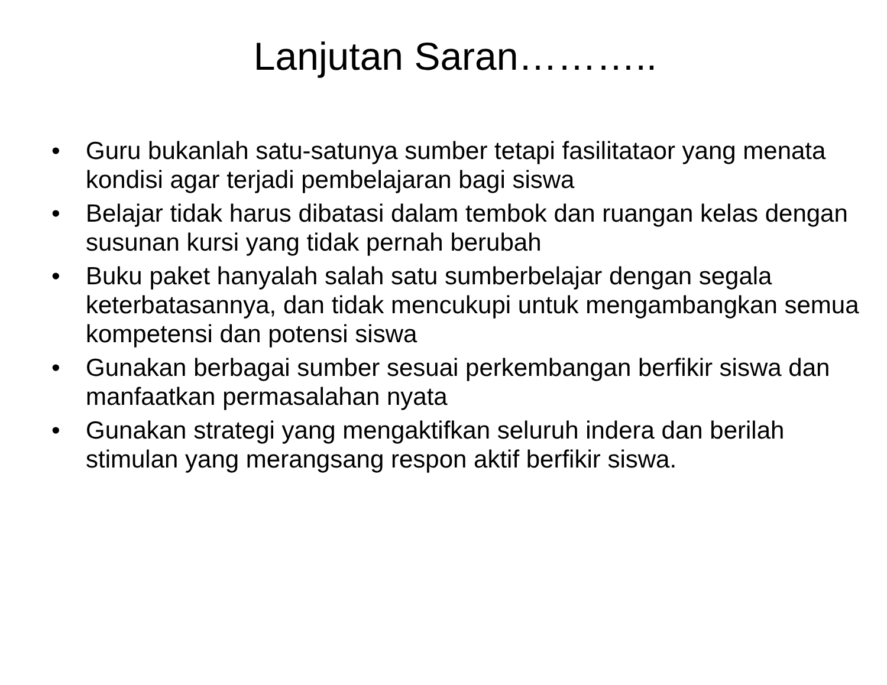Lanjutan Saran………..
• Guru bukanlah satu-satunya sumber tetapi fasilitataor yang menata kondisi agar terjadi pembelajaran bagi siswa
• Belajar tidak harus dibatasi dalam tembok dan ruangan kelas dengan susunan kursi yang tidak pernah berubah
• Buku paket hanyalah salah satu sumberbelajar dengan segala keterbatasannya, dan tidak mencukupi untuk mengambangkan semua kompetensi dan potensi siswa
• Gunakan berbagai sumber sesuai perkembangan berfikir siswa dan manfaatkan permasalahan nyata
• Gunakan strategi yang mengaktifkan seluruh indera dan berilah stimulan yang merangsang respon aktif berfikir siswa.